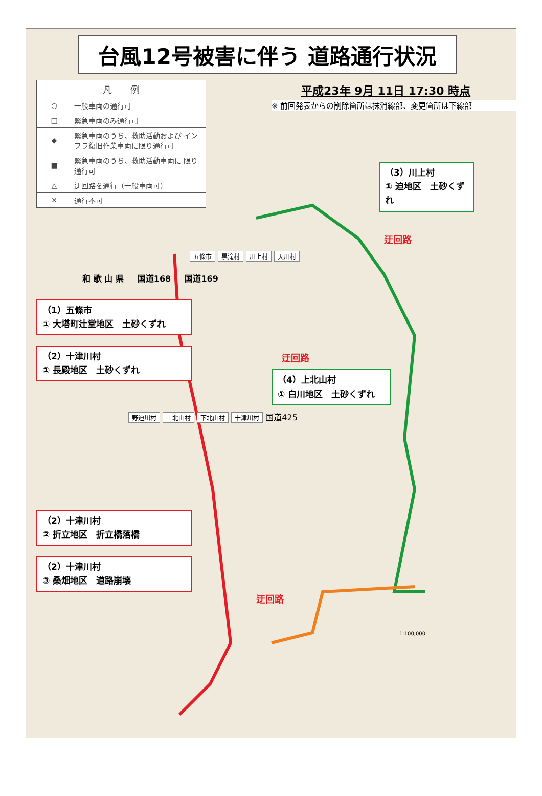台風12号被害に伴う 道路通行状況
平成23年 9月 11日 17:30 時点
※ 前回発表からの削除箇所は抹消線部、変更箇所は下線部
| 凡 例 | |
| --- | --- |
| ○ | 一般車両の通行可 |
| □ | 緊急車両のみ通行可 |
| ◆ | 緊急車両のうち、救助活動および インフラ復旧作業車両に限り通行可 |
| ■ | 緊急車両のうち、救助活動車両に 限り通行可 |
| △ | 迂回路を通行（一般車両可） |
| ✕ | 通行不可 |
（3）川上村
① 迫地区　土砂くずれ
迂回路
五條市 黒滝村 川上村 天川村
和 歌 山 県 　 国道168 　 国道169
（1）五條市
① 大塔町辻堂地区　土砂くずれ
（2）十津川村
① 長殿地区　土砂くずれ
迂回路
（4）上北山村
① 白川地区　土砂くずれ
野迫川村 上北山村 下北山村 十津川村 国道425
（2）十津川村
② 折立地区　折立橋落橋
（2）十津川村
③ 桑畑地区　道路崩壊
迂回路
1:100,000